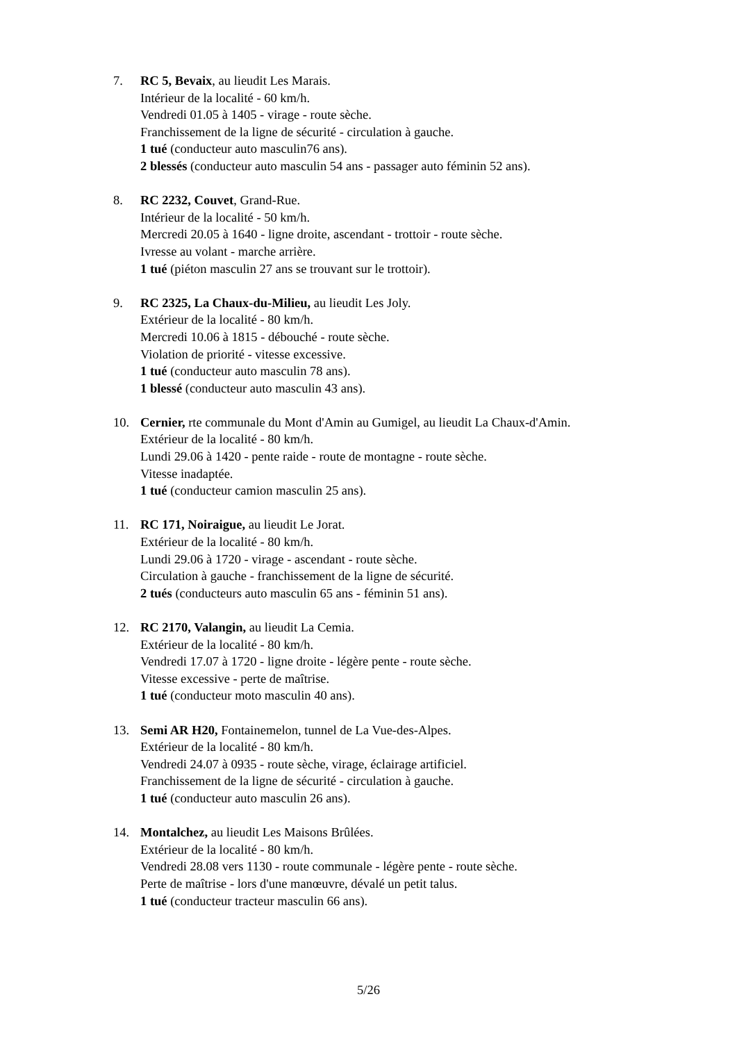7. RC 5, Bevaix, au lieudit Les Marais.
Intérieur de la localité - 60 km/h.
Vendredi 01.05 à 1405 - virage - route sèche.
Franchissement de la ligne de sécurité - circulation à gauche.
1 tué (conducteur auto masculin76 ans).
2 blessés (conducteur auto masculin 54 ans - passager auto féminin 52 ans).
8. RC 2232, Couvet, Grand-Rue.
Intérieur de la localité - 50 km/h.
Mercredi 20.05 à 1640 - ligne droite, ascendant - trottoir - route sèche.
Ivresse au volant - marche arrière.
1 tué (piéton masculin 27 ans se trouvant sur le trottoir).
9. RC 2325, La Chaux-du-Milieu, au lieudit Les Joly.
Extérieur de la localité - 80 km/h.
Mercredi 10.06 à 1815 - débouché - route sèche.
Violation de priorité - vitesse excessive.
1 tué (conducteur auto masculin 78 ans).
1 blessé (conducteur auto masculin 43 ans).
10. Cernier, rte communale du Mont d'Amin au Gumigel, au lieudit La Chaux-d'Amin.
Extérieur de la localité - 80 km/h.
Lundi 29.06 à 1420 - pente raide - route de montagne - route sèche.
Vitesse inadaptée.
1 tué (conducteur camion masculin 25 ans).
11. RC 171, Noiraigue, au lieudit Le Jorat.
Extérieur de la localité - 80 km/h.
Lundi 29.06 à 1720 - virage - ascendant - route sèche.
Circulation à gauche - franchissement de la ligne de sécurité.
2 tués (conducteurs auto masculin 65 ans - féminin 51 ans).
12. RC 2170, Valangin, au lieudit La Cemia.
Extérieur de la localité - 80 km/h.
Vendredi 17.07 à 1720 - ligne droite - légère pente - route sèche.
Vitesse excessive - perte de maîtrise.
1 tué (conducteur moto masculin 40 ans).
13. Semi AR H20, Fontainemelon, tunnel de La Vue-des-Alpes.
Extérieur de la localité - 80 km/h.
Vendredi 24.07 à 0935 - route sèche, virage, éclairage artificiel.
Franchissement de la ligne de sécurité - circulation à gauche.
1 tué (conducteur auto masculin 26 ans).
14. Montalchez, au lieudit Les Maisons Brûlées.
Extérieur de la localité - 80 km/h.
Vendredi 28.08 vers 1130 - route communale - légère pente - route sèche.
Perte de maîtrise - lors d'une manœuvre, dévalé un petit talus.
1 tué (conducteur tracteur masculin 66 ans).
5/26